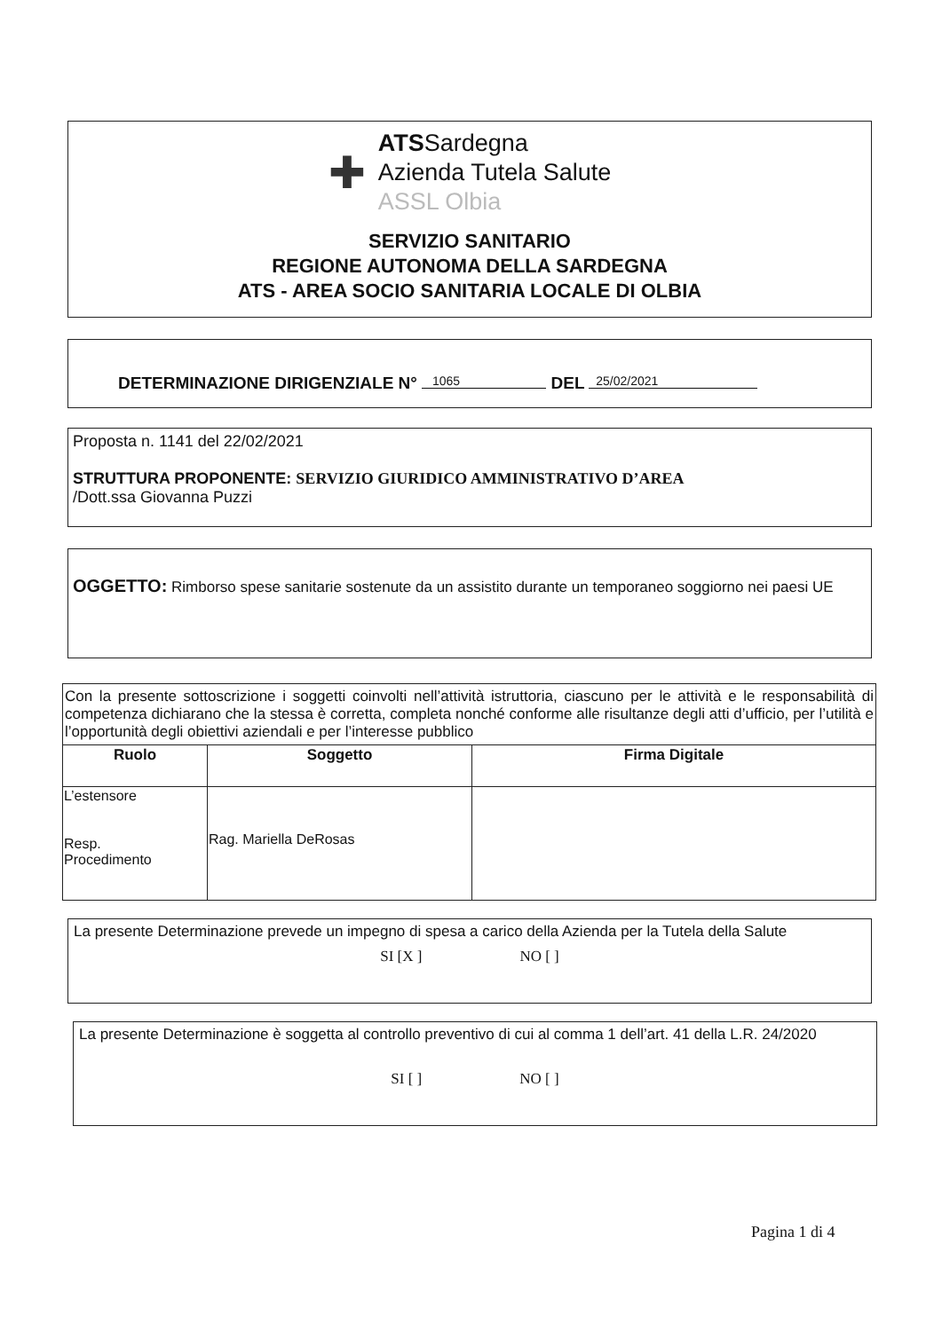✚
ATSSardegna
Azienda Tutela Salute
ASSL Olbia
SERVIZIO SANITARIO
REGIONE AUTONOMA DELLA SARDEGNA
ATS - AREA SOCIO SANITARIA LOCALE DI OLBIA
DETERMINAZIONE DIRIGENZIALE N° 1065 DEL 25/02/2021
Proposta n. 1141 del 22/02/2021
STRUTTURA PROPONENTE: SERVIZIO GIURIDICO AMMINISTRATIVO D’AREA
/Dott.ssa Giovanna Puzzi
OGGETTO: Rimborso spese sanitarie sostenute da un assistito durante un temporaneo soggiorno nei paesi UE
Con la presente sottoscrizione i soggetti coinvolti nell’attività istruttoria, ciascuno per le attività e le responsabilità di competenza dichiarano che la stessa è corretta, completa nonché conforme alle risultanze degli atti d’ufficio, per l’utilità e l’opportunità degli obiettivi aziendali e per l’interesse pubblico
| Ruolo | Soggetto | Firma Digitale |
| --- | --- | --- |
| L’estensore Resp. Procedimento | Rag. Mariella DeRosas | |
La presente Determinazione prevede un impegno di spesa a carico della Azienda per la Tutela della Salute
SI [X ] NO [ ]
La presente Determinazione è soggetta al controllo preventivo di cui al comma 1 dell’art. 41 della L.R. 24/2020
SI [ ] NO [ ]
Pagina 1 di 4